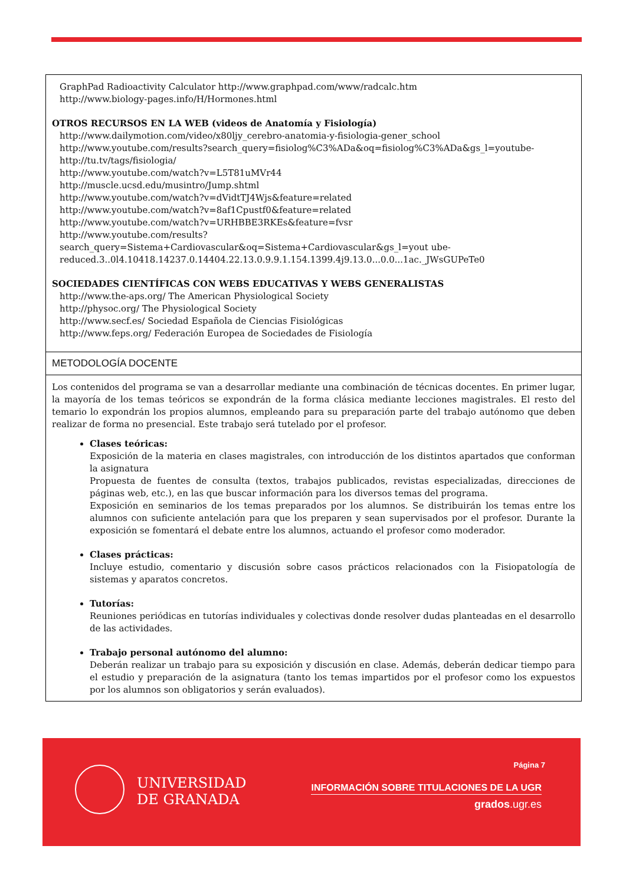GraphPad Radioactivity Calculator http://www.graphpad.com/www/radcalc.htm
http://www.biology-pages.info/H/Hormones.html
OTROS RECURSOS EN LA WEB (videos de Anatomía y Fisiología)
http://www.dailymotion.com/video/x80ljy_cerebro-anatomia-y-fisiologia-gener_school
http://www.youtube.com/results?search_query=fisiolog%C3%ADa&oq=fisiolog%C3%ADa&gs_l=youtube-
http://tu.tv/tags/fisiologia/
http://www.youtube.com/watch?v=L5T81uMVr44
http://muscle.ucsd.edu/musintro/Jump.shtml
http://www.youtube.com/watch?v=dVidtTJ4Wjs&feature=related
http://www.youtube.com/watch?v=8af1Cpustf0&feature=related
http://www.youtube.com/watch?v=URHBBE3RKEs&feature=fvsr
http://www.youtube.com/results?search_query=Sistema+Cardiovascular&oq=Sistema+Cardiovascular&gs_l=yout ube-reduced.3..0l4.10418.14237.0.14404.22.13.0.9.9.1.154.1399.4j9.13.0...0.0...1ac._JWsGUPeTe0
SOCIEDADES CIENTÍFICAS CON WEBS EDUCATIVAS Y WEBS GENERALISTAS
http://www.the-aps.org/ The American Physiological Society
http://physoc.org/ The Physiological Society
http://www.secf.es/ Sociedad Española de Ciencias Fisiológicas
http://www.feps.org/ Federación Europea de Sociedades de Fisiología
METODOLOGÍA DOCENTE
Los contenidos del programa se van a desarrollar mediante una combinación de técnicas docentes. En primer lugar, la mayoría de los temas teóricos se expondrán de la forma clásica mediante lecciones magistrales. El resto del temario lo expondrán los propios alumnos, empleando para su preparación parte del trabajo autónomo que deben realizar de forma no presencial. Este trabajo será tutelado por el profesor.
Clases teóricas:
Exposición de la materia en clases magistrales, con introducción de los distintos apartados que conforman la asignatura
Propuesta de fuentes de consulta (textos, trabajos publicados, revistas especializadas, direcciones de páginas web, etc.), en las que buscar información para los diversos temas del programa.
Exposición en seminarios de los temas preparados por los alumnos. Se distribuirán los temas entre los alumnos con suficiente antelación para que los preparen y sean supervisados por el profesor. Durante la exposición se fomentará el debate entre los alumnos, actuando el profesor como moderador.
Clases prácticas:
Incluye estudio, comentario y discusión sobre casos prácticos relacionados con la Fisiopatología de sistemas y aparatos concretos.
Tutorías:
Reuniones periódicas en tutorías individuales y colectivas donde resolver dudas planteadas en el desarrollo de las actividades.
Trabajo personal autónomo del alumno:
Deberán realizar un trabajo para su exposición y discusión en clase. Además, deberán dedicar tiempo para el estudio y preparación de la asignatura (tanto los temas impartidos por el profesor como los expuestos por los alumnos son obligatorios y serán evaluados).
UNIVERSIDAD
DE GRANADA
Página 7
INFORMACIÓN SOBRE TITULACIONES DE LA UGR
grados.ugr.es